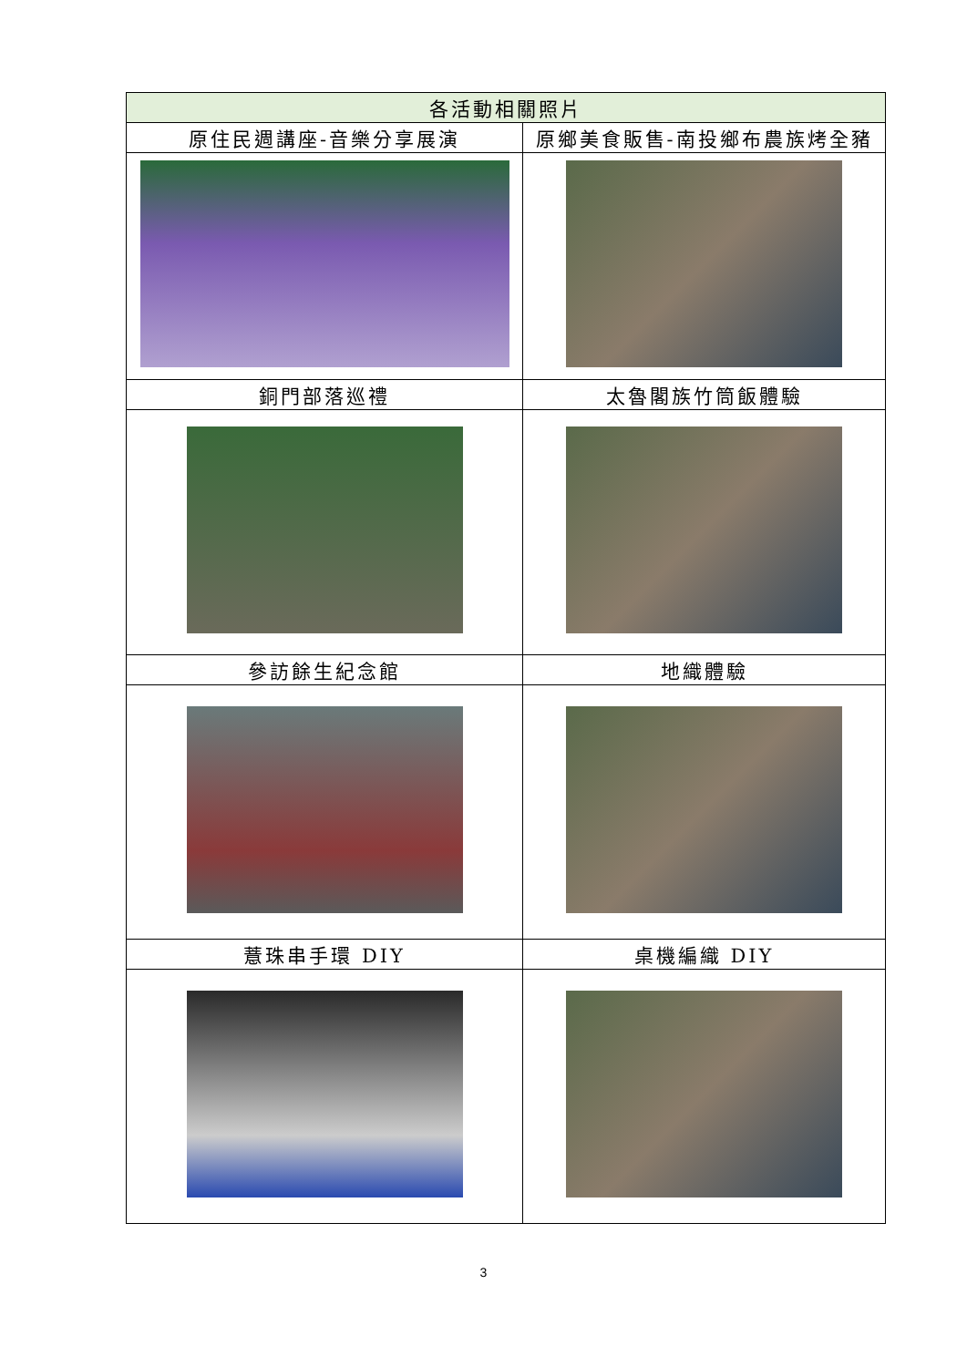| 各活動相關照片 | |
| --- | --- |
| 原住民週講座-音樂分享展演 | 原鄉美食販售-南投鄉布農族烤全豬 |
| 銅門部落巡禮 | 太魯閣族竹筒飯體驗 |
| 參訪餘生紀念館 | 地織體驗 |
| 薏珠串手環 DIY | 桌機編織 DIY |
3